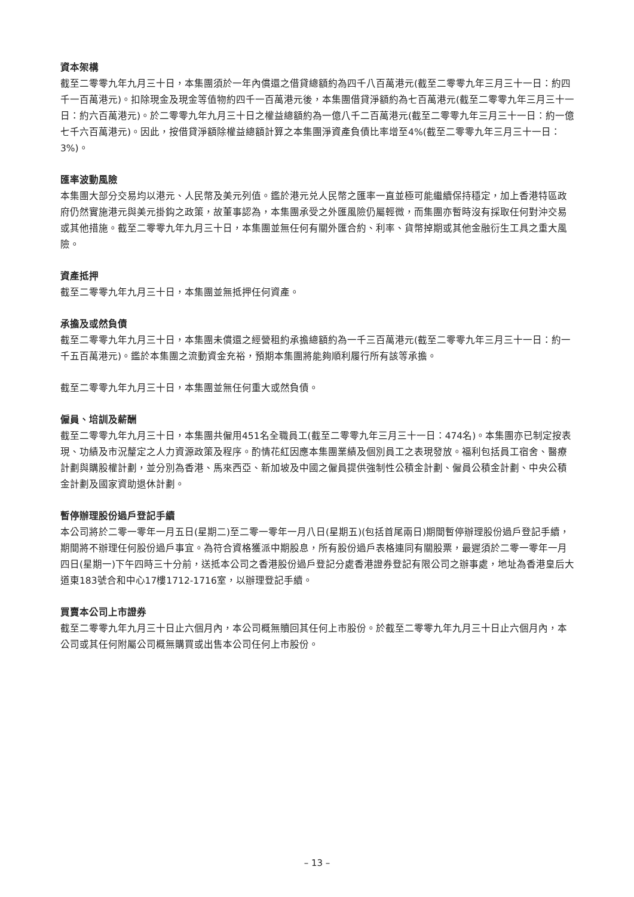資本架構
截至二零零九年九月三十日，本集團須於一年內償還之借貸總額約為四千八百萬港元(截至二零零九年三月三十一日：約四千一百萬港元)。扣除現金及現金等值物約四千一百萬港元後，本集團借貸淨額約為七百萬港元(截至二零零九年三月三十一日：約六百萬港元)。於二零零九年九月三十日之權益總額約為一億八千二百萬港元(截至二零零九年三月三十一日：約一億七千六百萬港元)。因此，按借貸淨額除權益總額計算之本集團淨資產負債比率增至4%(截至二零零九年三月三十一日：3%)。
匯率波動風險
本集團大部分交易均以港元、人民幣及美元列值。鑑於港元兑人民幣之匯率一直並極可能繼續保持穩定，加上香港特區政府仍然實施港元與美元掛鈎之政策，故董事認為，本集團承受之外匯風險仍屬輕微，而集團亦暫時沒有採取任何對沖交易或其他措施。截至二零零九年九月三十日，本集團並無任何有關外匯合約、利率、貨幣掉期或其他金融衍生工具之重大風險。
資產抵押
截至二零零九年九月三十日，本集團並無抵押任何資產。
承擔及或然負債
截至二零零九年九月三十日，本集團未償還之經營租約承擔總額約為一千三百萬港元(截至二零零九年三月三十一日：約一千五百萬港元)。鑑於本集團之流動資金充裕，預期本集團將能夠順利履行所有該等承擔。
截至二零零九年九月三十日，本集團並無任何重大或然負債。
僱員、培訓及薪酬
截至二零零九年九月三十日，本集團共僱用451名全職員工(截至二零零九年三月三十一日：474名)。本集團亦已制定按表現、功績及市況釐定之人力資源政策及程序。酌情花紅因應本集團業績及個別員工之表現發放。福利包括員工宿舍、醫療計劃與購股權計劃，並分別為香港、馬來西亞、新加坡及中國之僱員提供強制性公積金計劃、僱員公積金計劃、中央公積金計劃及國家資助退休計劃。
暫停辦理股份過戶登記手續
本公司將於二零一零年一月五日(星期二)至二零一零年一月八日(星期五)(包括首尾兩日)期間暫停辦理股份過戶登記手續，期間將不辦理任何股份過戶事宜。為符合資格獲派中期股息，所有股份過戶表格連同有關股票，最遲須於二零一零年一月四日(星期一)下午四時三十分前，送抵本公司之香港股份過戶登記分處香港證券登記有限公司之辦事處，地址為香港皇后大道東183號合和中心17樓1712-1716室，以辦理登記手續。
買賣本公司上市證券
截至二零零九年九月三十日止六個月內，本公司概無贖回其任何上市股份。於截至二零零九年九月三十日止六個月內，本公司或其任何附屬公司概無購買或出售本公司任何上市股份。
– 13 –